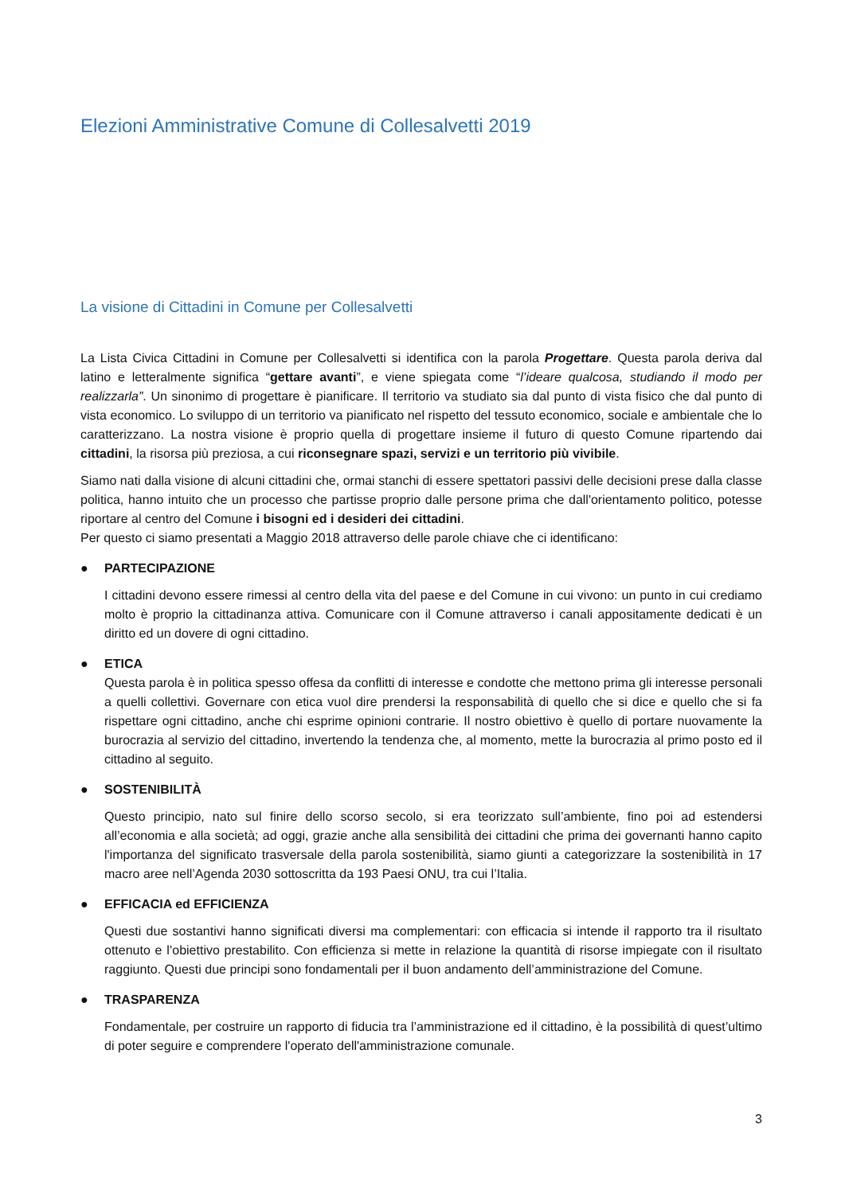Elezioni Amministrative Comune di Collesalvetti 2019
La visione di Cittadini in Comune per Collesalvetti
La Lista Civica Cittadini in Comune per Collesalvetti si identifica con la parola Progettare. Questa parola deriva dal latino e letteralmente significa “gettare avanti”, e viene spiegata come “l’ideare qualcosa, studiando il modo per realizzarla”. Un sinonimo di progettare è pianificare. Il territorio va studiato sia dal punto di vista fisico che dal punto di vista economico. Lo sviluppo di un territorio va pianificato nel rispetto del tessuto economico, sociale e ambientale che lo caratterizzano. La nostra visione è proprio quella di progettare insieme il futuro di questo Comune ripartendo dai cittadini, la risorsa più preziosa, a cui riconsegnare spazi, servizi e un territorio più vivibile.
Siamo nati dalla visione di alcuni cittadini che, ormai stanchi di essere spettatori passivi delle decisioni prese dalla classe politica, hanno intuito che un processo che partisse proprio dalle persone prima che dall'orientamento politico, potesse riportare al centro del Comune i bisogni ed i desideri dei cittadini.
Per questo ci siamo presentati a Maggio 2018 attraverso delle parole chiave che ci identificano:
●
PARTECIPAZIONE
I cittadini devono essere rimessi al centro della vita del paese e del Comune in cui vivono: un punto in cui crediamo molto è proprio la cittadinanza attiva. Comunicare con il Comune attraverso i canali appositamente dedicati è un diritto ed un dovere di ogni cittadino.
●
ETICA
Questa parola è in politica spesso offesa da conflitti di interesse e condotte che mettono prima gli interesse personali a quelli collettivi. Governare con etica vuol dire prendersi la responsabilità di quello che si dice e quello che si fa rispettare ogni cittadino, anche chi esprime opinioni contrarie. Il nostro obiettivo è quello di portare nuovamente la burocrazia al servizio del cittadino, invertendo la tendenza che, al momento, mette la burocrazia al primo posto ed il cittadino al seguito.
●
SOSTENIBILITÀ
Questo principio, nato sul finire dello scorso secolo, si era teorizzato sull’ambiente, fino poi ad estendersi all’economia e alla società; ad oggi, grazie anche alla sensibilità dei cittadini che prima dei governanti hanno capito l'importanza del significato trasversale della parola sostenibilità, siamo giunti a categorizzare la sostenibilità in 17 macro aree nell’Agenda 2030 sottoscritta da 193 Paesi ONU, tra cui l’Italia.
●
EFFICACIA ed EFFICIENZA
Questi due sostantivi hanno significati diversi ma complementari: con efficacia si intende il rapporto tra il risultato ottenuto e l’obiettivo prestabilito. Con efficienza si mette in relazione la quantità di risorse impiegate con il risultato raggiunto. Questi due principi sono fondamentali per il buon andamento dell’amministrazione del Comune.
●
TRASPARENZA
Fondamentale, per costruire un rapporto di fiducia tra l’amministrazione ed il cittadino, è la possibilità di quest’ultimo di poter seguire e comprendere l'operato dell'amministrazione comunale.
3